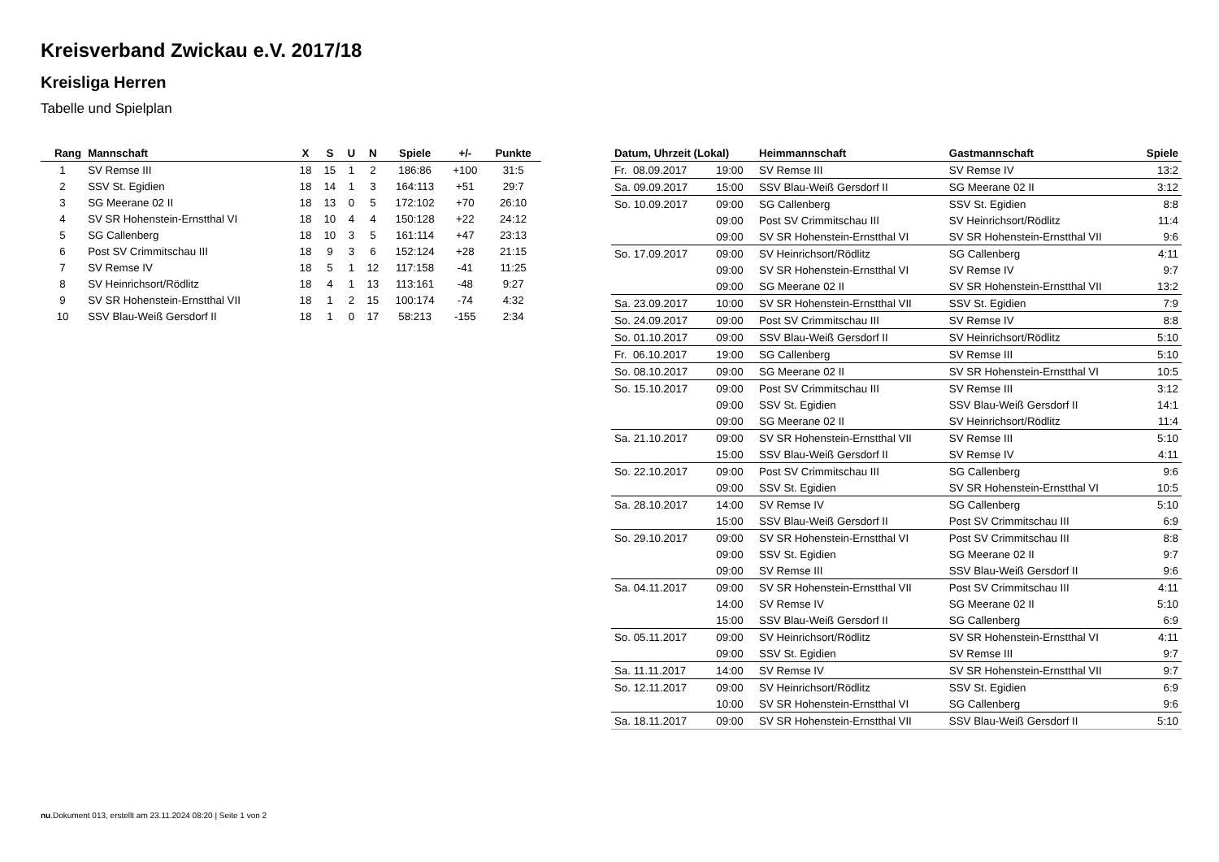Kreisverband Zwickau e.V. 2017/18
Kreisliga Herren
Tabelle und Spielplan
| Rang | Mannschaft | X | S | U | N | Spiele | +/- | Punkte |
| --- | --- | --- | --- | --- | --- | --- | --- | --- |
| 1 | SV Remse III | 18 | 15 | 1 | 2 | 186:86 | +100 | 31:5 |
| 2 | SSV St. Egidien | 18 | 14 | 1 | 3 | 164:113 | +51 | 29:7 |
| 3 | SG Meerane 02 II | 18 | 13 | 0 | 5 | 172:102 | +70 | 26:10 |
| 4 | SV SR Hohenstein-Ernstthal VI | 18 | 10 | 4 | 4 | 150:128 | +22 | 24:12 |
| 5 | SG Callenberg | 18 | 10 | 3 | 5 | 161:114 | +47 | 23:13 |
| 6 | Post SV Crimmitschau III | 18 | 9 | 3 | 6 | 152:124 | +28 | 21:15 |
| 7 | SV Remse IV | 18 | 5 | 1 | 12 | 117:158 | -41 | 11:25 |
| 8 | SV Heinrichsort/Rödlitz | 18 | 4 | 1 | 13 | 113:161 | -48 | 9:27 |
| 9 | SV SR Hohenstein-Ernstthal VII | 18 | 1 | 2 | 15 | 100:174 | -74 | 4:32 |
| 10 | SSV Blau-Weiß Gersdorf II | 18 | 1 | 0 | 17 | 58:213 | -155 | 2:34 |
| Datum, Uhrzeit (Lokal) | | Heimmannschaft | Gastmannschaft | Spiele |
| --- | --- | --- | --- | --- |
| Fr. 08.09.2017 | 19:00 | SV Remse III | SV Remse IV | 13:2 |
| Sa. 09.09.2017 | 15:00 | SSV Blau-Weiß Gersdorf II | SG Meerane 02 II | 3:12 |
| So. 10.09.2017 | 09:00 | SG Callenberg | SSV St. Egidien | 8:8 |
| | 09:00 | Post SV Crimmitschau III | SV Heinrichsort/Rödlitz | 11:4 |
| | 09:00 | SV SR Hohenstein-Ernstthal VI | SV SR Hohenstein-Ernstthal VII | 9:6 |
| So. 17.09.2017 | 09:00 | SV Heinrichsort/Rödlitz | SG Callenberg | 4:11 |
| | 09:00 | SV SR Hohenstein-Ernstthal VI | SV Remse IV | 9:7 |
| | 09:00 | SG Meerane 02 II | SV SR Hohenstein-Ernstthal VII | 13:2 |
| Sa. 23.09.2017 | 10:00 | SV SR Hohenstein-Ernstthal VII | SSV St. Egidien | 7:9 |
| So. 24.09.2017 | 09:00 | Post SV Crimmitschau III | SV Remse IV | 8:8 |
| So. 01.10.2017 | 09:00 | SSV Blau-Weiß Gersdorf II | SV Heinrichsort/Rödlitz | 5:10 |
| Fr. 06.10.2017 | 19:00 | SG Callenberg | SV Remse III | 5:10 |
| So. 08.10.2017 | 09:00 | SG Meerane 02 II | SV SR Hohenstein-Ernstthal VI | 10:5 |
| So. 15.10.2017 | 09:00 | Post SV Crimmitschau III | SV Remse III | 3:12 |
| | 09:00 | SSV St. Egidien | SSV Blau-Weiß Gersdorf II | 14:1 |
| | 09:00 | SG Meerane 02 II | SV Heinrichsort/Rödlitz | 11:4 |
| Sa. 21.10.2017 | 09:00 | SV SR Hohenstein-Ernstthal VII | SV Remse III | 5:10 |
| | 15:00 | SSV Blau-Weiß Gersdorf II | SV Remse IV | 4:11 |
| So. 22.10.2017 | 09:00 | Post SV Crimmitschau III | SG Callenberg | 9:6 |
| | 09:00 | SSV St. Egidien | SV SR Hohenstein-Ernstthal VI | 10:5 |
| Sa. 28.10.2017 | 14:00 | SV Remse IV | SG Callenberg | 5:10 |
| | 15:00 | SSV Blau-Weiß Gersdorf II | Post SV Crimmitschau III | 6:9 |
| So. 29.10.2017 | 09:00 | SV SR Hohenstein-Ernstthal VI | Post SV Crimmitschau III | 8:8 |
| | 09:00 | SSV St. Egidien | SG Meerane 02 II | 9:7 |
| | 09:00 | SV Remse III | SSV Blau-Weiß Gersdorf II | 9:6 |
| Sa. 04.11.2017 | 09:00 | SV SR Hohenstein-Ernstthal VII | Post SV Crimmitschau III | 4:11 |
| | 14:00 | SV Remse IV | SG Meerane 02 II | 5:10 |
| | 15:00 | SSV Blau-Weiß Gersdorf II | SG Callenberg | 6:9 |
| So. 05.11.2017 | 09:00 | SV Heinrichsort/Rödlitz | SV SR Hohenstein-Ernstthal VI | 4:11 |
| | 09:00 | SSV St. Egidien | SV Remse III | 9:7 |
| Sa. 11.11.2017 | 14:00 | SV Remse IV | SV SR Hohenstein-Ernstthal VII | 9:7 |
| So. 12.11.2017 | 09:00 | SV Heinrichsort/Rödlitz | SSV St. Egidien | 6:9 |
| | 10:00 | SV SR Hohenstein-Ernstthal VI | SG Callenberg | 9:6 |
| Sa. 18.11.2017 | 09:00 | SV SR Hohenstein-Ernstthal VII | SSV Blau-Weiß Gersdorf II | 5:10 |
nu.Dokument 013, erstellt am 23.11.2024 08:20 | Seite 1 von 2